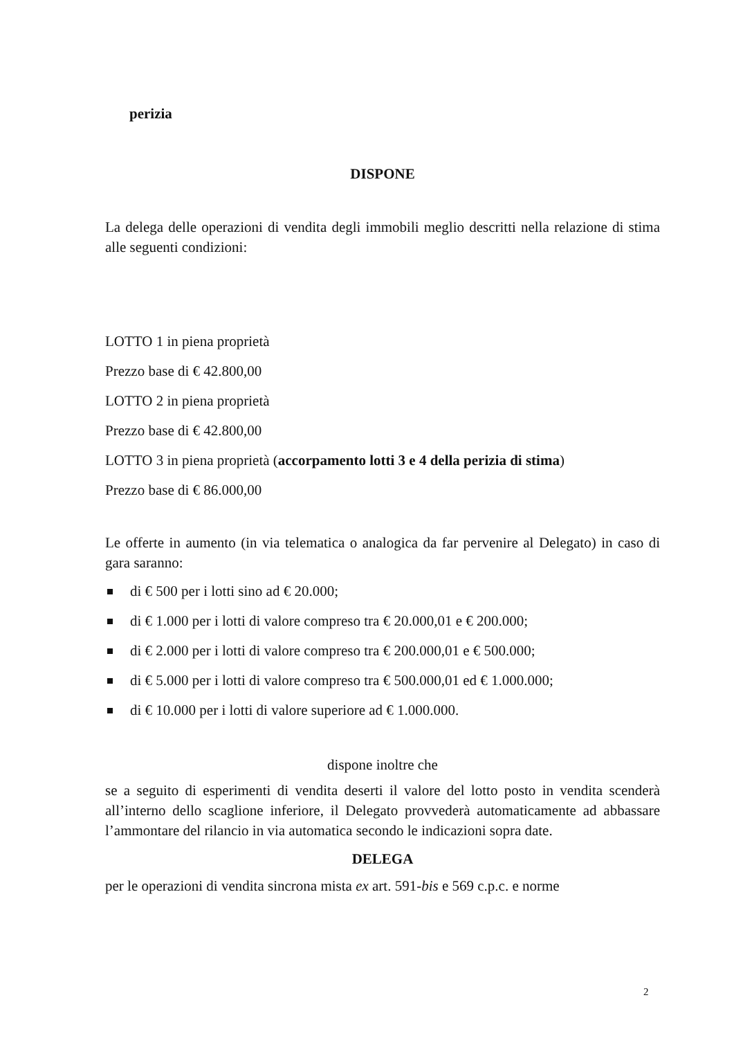perizia
DISPONE
La delega delle operazioni di vendita degli immobili meglio descritti nella relazione di stima alle seguenti condizioni:
LOTTO 1 in piena proprietà
Prezzo base di € 42.800,00
LOTTO 2 in piena proprietà
Prezzo base di € 42.800,00
LOTTO 3 in piena proprietà (accorpamento lotti 3 e 4 della perizia di stima)
Prezzo base di € 86.000,00
Le offerte in aumento (in via telematica o analogica da far pervenire al Delegato) in caso di gara saranno:
di € 500 per i lotti sino ad € 20.000;
di € 1.000 per i lotti di valore compreso tra € 20.000,01 e € 200.000;
di € 2.000 per i lotti di valore compreso tra € 200.000,01 e € 500.000;
di € 5.000 per i lotti di valore compreso tra € 500.000,01 ed € 1.000.000;
di € 10.000 per i lotti di valore superiore ad € 1.000.000.
dispone inoltre che
se a seguito di esperimenti di vendita deserti il valore del lotto posto in vendita scenderà all’interno dello scaglione inferiore, il Delegato provvederà automaticamente ad abbassare l’ammontare del rilancio in via automatica secondo le indicazioni sopra date.
DELEGA
per le operazioni di vendita sincrona mista ex art. 591-bis e 569 c.p.c. e norme
2